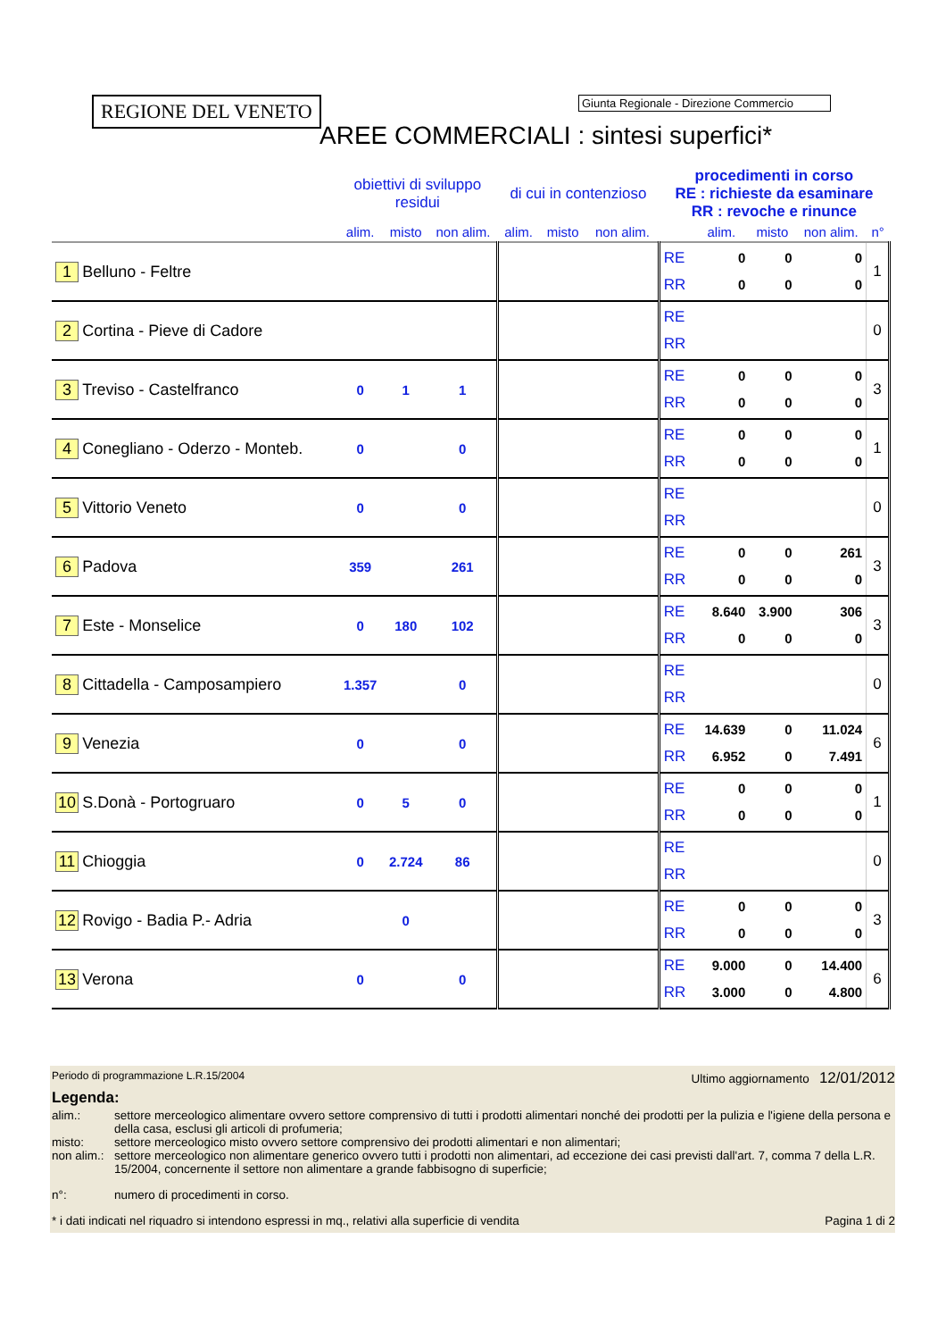REGIONE DEL VENETO
Giunta Regionale - Direzione Commercio
AREE COMMERCIALI : sintesi superfici*
| | obiettivi di sviluppo residui | | | di cui in contenzioso | | | procedimenti in corso RE : richieste da esaminare RR : revoche e rinunce | | | | |
| --- | --- | --- | --- | --- | --- | --- | --- | --- | --- | --- | --- |
| | alim. | misto | non alim. | alim. | misto | non alim. | | alim. | misto | non alim. | n° |
| 1 Belluno - Feltre | | | | | | | RE RR | 0 0 | 0 0 | 0 0 | 1 |
| 2 Cortina - Pieve di Cadore | | | | | | | RE RR | | | | 0 |
| 3 Treviso - Castelfranco | 0 | 1 | 1 | | | | RE RR | 0 0 | 0 0 | 0 0 | 3 |
| 4 Conegliano - Oderzo - Monteb. | 0 | | 0 | | | | RE RR | 0 0 | 0 0 | 0 0 | 1 |
| 5 Vittorio Veneto | 0 | | 0 | | | | RE RR | | | | 0 |
| 6 Padova | 359 | | 261 | | | | RE RR | 0 0 | 0 0 | 261 0 | 3 |
| 7 Este - Monselice | 0 | 180 | 102 | | | | RE RR | 8.640 0 | 3.900 0 | 306 0 | 3 |
| 8 Cittadella - Camposampiero | 1.357 | | 0 | | | | RE RR | | | | 0 |
| 9 Venezia | 0 | | 0 | | | | RE RR | 14.639 6.952 | 0 0 | 11.024 7.491 | 6 |
| 10 S.Donà - Portogruaro | 0 | 5 | 0 | | | | RE RR | 0 0 | 0 0 | 0 0 | 1 |
| 11 Chioggia | 0 | 2.724 | 86 | | | | RE RR | | | | 0 |
| 12 Rovigo - Badia P.- Adria | | 0 | | | | | RE RR | 0 0 | 0 0 | 0 0 | 3 |
| 13 Verona | 0 | | 0 | | | | RE RR | 9.000 3.000 | 0 0 | 14.400 4.800 | 6 |
Periodo di programmazione L.R.15/2004 Ultimo aggiornamento 12/01/2012
Legenda:
alim.: settore merceologico alimentare ovvero settore comprensivo di tutti i prodotti alimentari nonché dei prodotti per la pulizia e l'igiene della persona e della casa, esclusi gli articoli di profumeria; misto: settore merceologico misto ovvero settore comprensivo dei prodotti alimentari e non alimentari; non alim.: settore merceologico non alimentare generico ovvero tutti i prodotti non alimentari, ad eccezione dei casi previsti dall'art. 7, comma 7 della L.R. 15/2004, concernente il settore non alimentare a grande fabbisogno di superficie; n°: numero di procedimenti in corso.
* i dati indicati nel riquadro si intendono espressi in mq., relativi alla superficie di vendita Pagina 1 di 2